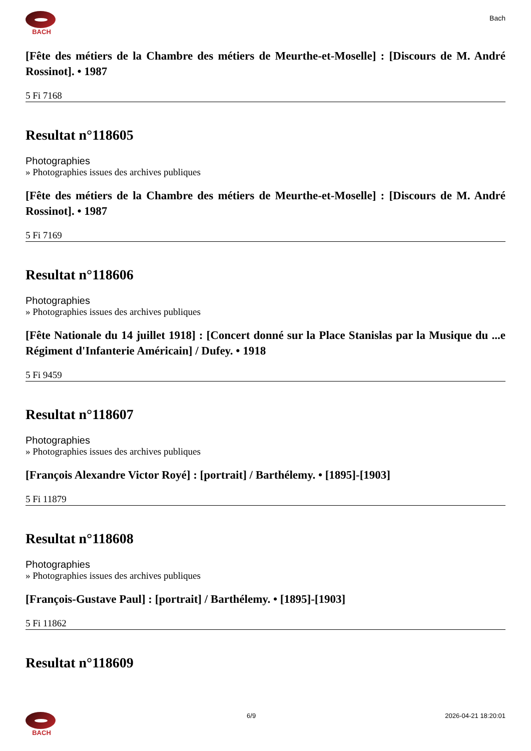BACH
Bach
[Fête des métiers de la Chambre des métiers de Meurthe-et-Moselle] : [Discours de M. André Rossinot]. • 1987
5 Fi 7168
Resultat n°118605
Photographies
» Photographies issues des archives publiques
[Fête des métiers de la Chambre des métiers de Meurthe-et-Moselle] : [Discours de M. André Rossinot]. • 1987
5 Fi 7169
Resultat n°118606
Photographies
» Photographies issues des archives publiques
[Fête Nationale du 14 juillet 1918] : [Concert donné sur la Place Stanislas par la Musique du ...e Régiment d'Infanterie Américain] / Dufey. • 1918
5 Fi 9459
Resultat n°118607
Photographies
» Photographies issues des archives publiques
[François Alexandre Victor Royé] : [portrait] / Barthélemy. • [1895]-[1903]
5 Fi 11879
Resultat n°118608
Photographies
» Photographies issues des archives publiques
[François-Gustave Paul] : [portrait] / Barthélemy. • [1895]-[1903]
5 Fi 11862
Resultat n°118609
BACH 6/9 2026-04-21 18:20:01